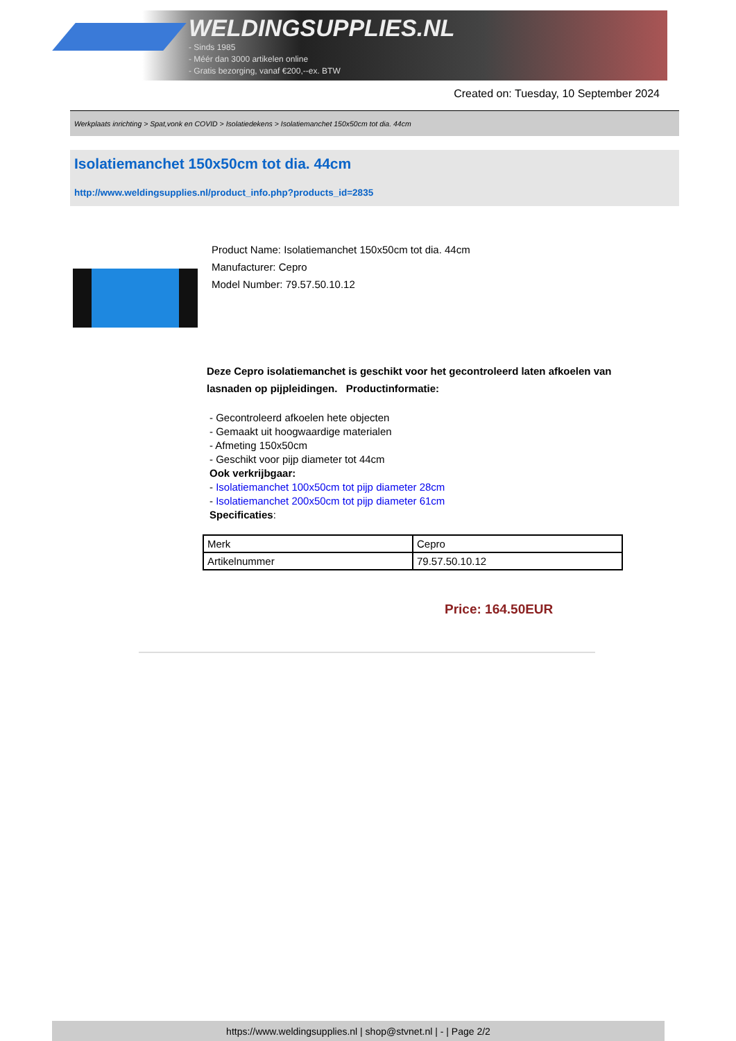WELDINGSUPPLIES.NL
- Sinds 1985
- Méér dan 3000 artikelen online
- Gratis bezorging, vanaf €200,--ex. BTW
Created on: Tuesday, 10 September 2024
Werkplaats inrichting > Spat,vonk en COVID > Isolatiedekens > Isolatiemanchet 150x50cm tot dia. 44cm
Isolatiemanchet 150x50cm tot dia. 44cm
http://www.weldingsupplies.nl/product_info.php?products_id=2835
Product Name: Isolatiemanchet 150x50cm tot dia. 44cm
Manufacturer: Cepro
Model Number: 79.57.50.10.12
Deze Cepro isolatiemanchet is geschikt voor het gecontroleerd laten afkoelen van lasnaden op pijpleidingen. Productinformatie:
- Gecontroleerd afkoelen hete objecten
- Gemaakt uit hoogwaardige materialen
- Afmeting 150x50cm
- Geschikt voor pijp diameter tot 44cm
Ook verkrijbgaar:
- Isolatiemanchet 100x50cm tot pijp diameter 28cm
- Isolatiemanchet 200x50cm tot pijp diameter 61cm
Specificaties:
| Merk | Cepro |
| Artikelnummer | 79.57.50.10.12 |
Price: 164.50EUR
https://www.weldingsupplies.nl | shop@stvnet.nl | - | Page 2/2